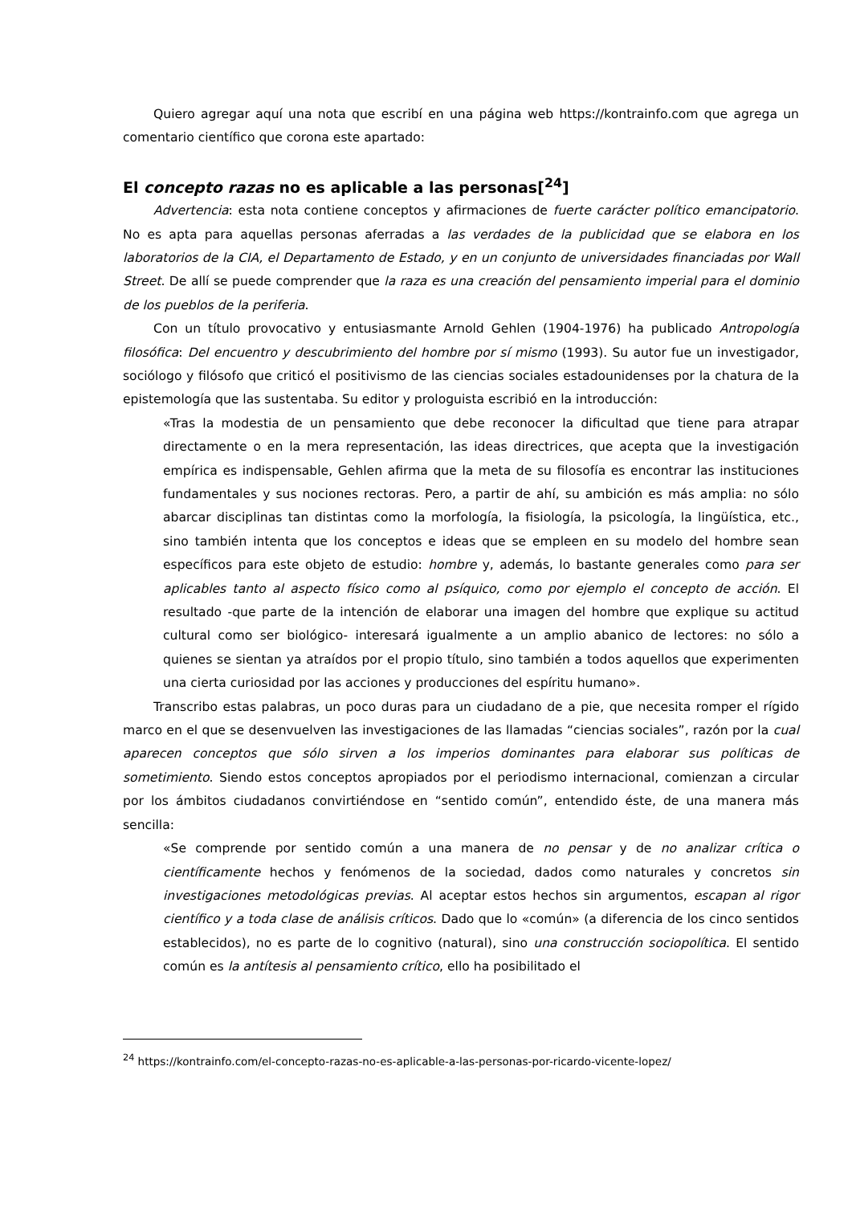Quiero agregar aquí una nota que escribí en una página web https://kontrainfo.com que agrega un comentario científico que corona este apartado:
El concepto razas no es aplicable a las personas[<sup>24</sup>]
Advertencia: esta nota contiene conceptos y afirmaciones de fuerte carácter político emancipatorio. No es apta para aquellas personas aferradas a las verdades de la publicidad que se elabora en los laboratorios de la CIA, el Departamento de Estado, y en un conjunto de universidades financiadas por Wall Street. De allí se puede comprender que la raza es una creación del pensamiento imperial para el dominio de los pueblos de la periferia.
Con un título provocativo y entusiasmante Arnold Gehlen (1904-1976) ha publicado Antropología filosófica: Del encuentro y descubrimiento del hombre por sí mismo (1993). Su autor fue un investigador, sociólogo y filósofo que criticó el positivismo de las ciencias sociales estadounidenses por la chatura de la epistemología que las sustentaba. Su editor y prologuista escribió en la introducción:
«Tras la modestia de un pensamiento que debe reconocer la dificultad que tiene para atrapar directamente o en la mera representación, las ideas directrices, que acepta que la investigación empírica es indispensable, Gehlen afirma que la meta de su filosofía es encontrar las instituciones fundamentales y sus nociones rectoras. Pero, a partir de ahí, su ambición es más amplia: no sólo abarcar disciplinas tan distintas como la morfología, la fisiología, la psicología, la lingüística, etc., sino también intenta que los conceptos e ideas que se empleen en su modelo del hombre sean específicos para este objeto de estudio: hombre y, además, lo bastante generales como para ser aplicables tanto al aspecto físico como al psíquico, como por ejemplo el concepto de acción. El resultado -que parte de la intención de elaborar una imagen del hombre que explique su actitud cultural como ser biológico- interesará igualmente a un amplio abanico de lectores: no sólo a quienes se sientan ya atraídos por el propio título, sino también a todos aquellos que experimenten una cierta curiosidad por las acciones y producciones del espíritu humano».
Transcribo estas palabras, un poco duras para un ciudadano de a pie, que necesita romper el rígido marco en el que se desenvuelven las investigaciones de las llamadas “ciencias sociales”, razón por la cual aparecen conceptos que sólo sirven a los imperios dominantes para elaborar sus políticas de sometimiento. Siendo estos conceptos apropiados por el periodismo internacional, comienzan a circular por los ámbitos ciudadanos convirtiéndose en “sentido común”, entendido éste, de una manera más sencilla:
«Se comprende por sentido común a una manera de no pensar y de no analizar crítica o científicamente hechos y fenómenos de la sociedad, dados como naturales y concretos sin investigaciones metodológicas previas. Al aceptar estos hechos sin argumentos, escapan al rigor científico y a toda clase de análisis críticos. Dado que lo «común» (a diferencia de los cinco sentidos establecidos), no es parte de lo cognitivo (natural), sino una construcción sociopolítica. El sentido común es la antítesis al pensamiento crítico, ello ha posibilitado el
<sup>24</sup> https://kontrainfo.com/el-concepto-razas-no-es-aplicable-a-las-personas-por-ricardo-vicente-lopez/